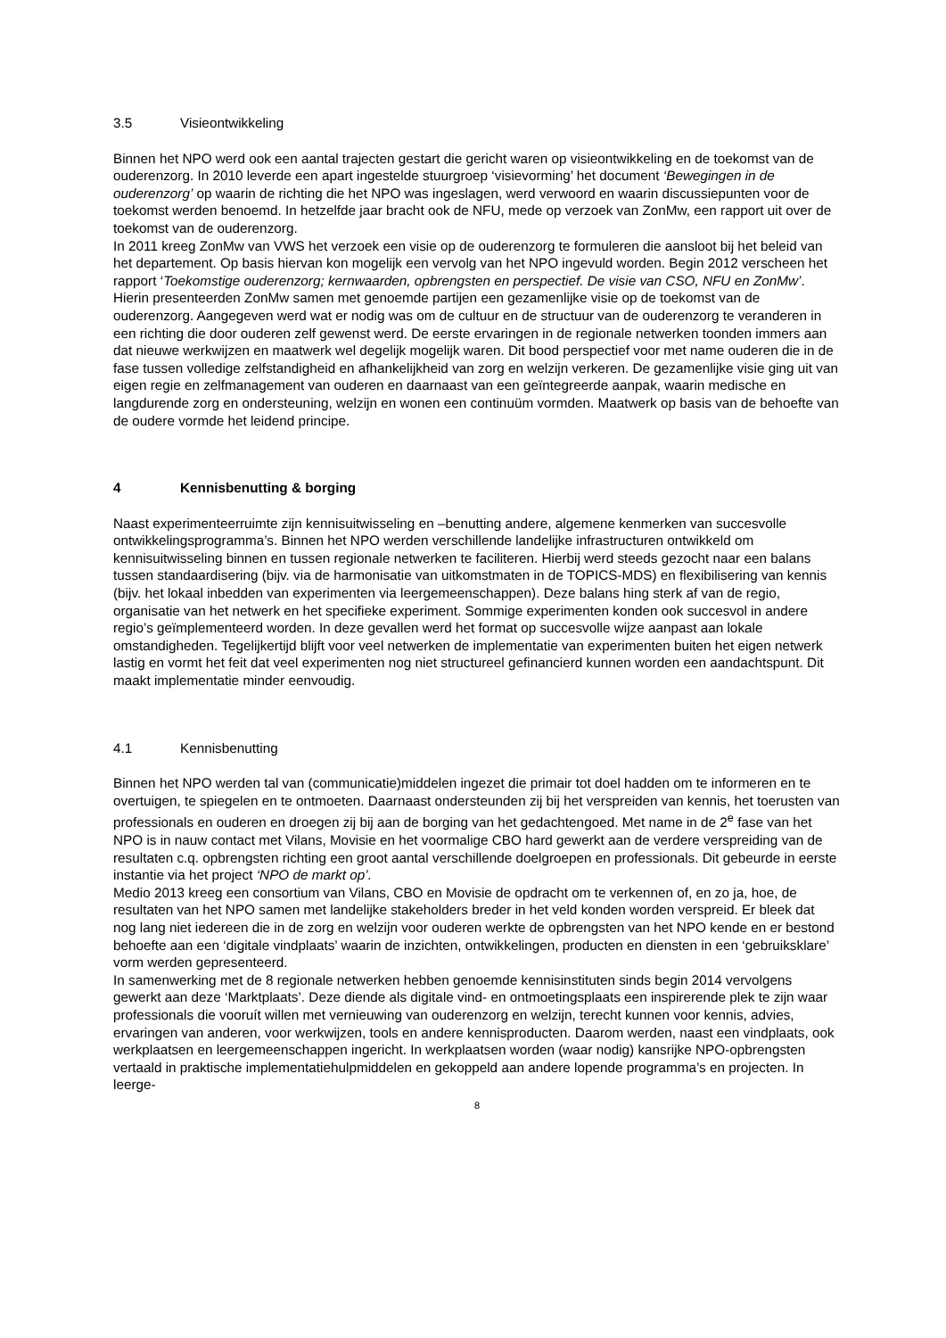3.5 Visieontwikkeling
Binnen het NPO werd ook een aantal trajecten gestart die gericht waren op visieontwikkeling en de toekomst van de ouderenzorg. In 2010 leverde een apart ingestelde stuurgroep ‘visievorming’ het document ‘Bewegingen in de ouderenzorg’ op waarin de richting die het NPO was ingeslagen, werd verwoord en waarin discussiepunten voor de toekomst werden benoemd. In hetzelfde jaar bracht ook de NFU, mede op verzoek van ZonMw, een rapport uit over de toekomst van de ouderenzorg.
In 2011 kreeg ZonMw van VWS het verzoek een visie op de ouderenzorg te formuleren die aansloot bij het beleid van het departement. Op basis hiervan kon mogelijk een vervolg van het NPO ingevuld worden. Begin 2012 verscheen het rapport ‘Toekomstige ouderenzorg; kernwaarden, opbrengsten en perspectief. De visie van CSO, NFU en ZonMw’. Hierin presenteerden ZonMw samen met genoemde partijen een gezamenlijke visie op de toekomst van de ouderenzorg. Aangegeven werd wat er nodig was om de cultuur en de structuur van de ouderenzorg te veranderen in een richting die door ouderen zelf gewenst werd. De eerste ervaringen in de regionale netwerken toonden immers aan dat nieuwe werkwijzen en maatwerk wel degelijk mogelijk waren. Dit bood perspectief voor met name ouderen die in de fase tussen volledige zelfstandigheid en afhankelijkheid van zorg en welzijn verkeren. De gezamenlijke visie ging uit van eigen regie en zelfmanagement van ouderen en daarnaast van een geïntegreerde aanpak, waarin medische en langdurende zorg en ondersteuning, welzijn en wonen een continuüm vormden. Maatwerk op basis van de behoefte van de oudere vormde het leidend principe.
4 Kennisbenutting & borging
Naast experimenteerruimte zijn kennisuitwisseling en –benutting andere, algemene kenmerken van succesvolle ontwikkelingsprogramma’s. Binnen het NPO werden verschillende landelijke infrastructuren ontwikkeld om kennisuitwisseling binnen en tussen regionale netwerken te faciliteren. Hierbij werd steeds gezocht naar een balans tussen standaardisering (bijv. via de harmonisatie van uitkomstmaten in de TOPICS-MDS) en flexibilisering van kennis (bijv. het lokaal inbedden van experimenten via leergemeenschappen). Deze balans hing sterk af van de regio, organisatie van het netwerk en het specifieke experiment. Sommige experimenten konden ook succesvol in andere regio’s geïmplementeerd worden. In deze gevallen werd het format op succesvolle wijze aanpast aan lokale omstandigheden. Tegelijkertijd blijft voor veel netwerken de implementatie van experimenten buiten het eigen netwerk lastig en vormt het feit dat veel experimenten nog niet structureel gefinancierd kunnen worden een aandachtspunt. Dit maakt implementatie minder eenvoudig.
4.1 Kennisbenutting
Binnen het NPO werden tal van (communicatie)middelen ingezet die primair tot doel hadden om te informeren en te overtuigen, te spiegelen en te ontmoeten. Daarnaast ondersteunden zij bij het verspreiden van kennis, het toerusten van professionals en ouderen en droegen zij bij aan de borging van het gedachtengoed. Met name in de 2<sup>e</sup> fase van het NPO is in nauw contact met Vilans, Movisie en het voormalige CBO hard gewerkt aan de verdere verspreiding van de resultaten c.q. opbrengsten richting een groot aantal verschillende doelgroepen en professionals. Dit gebeurde in eerste instantie via het project ‘NPO de markt op’.
Medio 2013 kreeg een consortium van Vilans, CBO en Movisie de opdracht om te verkennen of, en zo ja, hoe, de resultaten van het NPO samen met landelijke stakeholders breder in het veld konden worden verspreid. Er bleek dat nog lang niet iedereen die in de zorg en welzijn voor ouderen werkte de opbrengsten van het NPO kende en er bestond behoefte aan een ‘digitale vindplaats’ waarin de inzichten, ontwikkelingen, producten en diensten in een ‘gebruiksklare’ vorm werden gepresenteerd.
In samenwerking met de 8 regionale netwerken hebben genoemde kennisinstituten sinds begin 2014 vervolgens gewerkt aan deze ‘Marktplaats’. Deze diende als digitale vind- en ontmoetingsplaats een inspirerende plek te zijn waar professionals die vooruít willen met vernieuwing van ouderenzorg en welzijn, terecht kunnen voor kennis, advies, ervaringen van anderen, voor werkwijzen, tools en andere kennisproducten. Daarom werden, naast een vindplaats, ook werkplaatsen en leergemeenschappen ingericht. In werkplaatsen worden (waar nodig) kansrijke NPO-opbrengsten vertaald in praktische implementatiehulpmiddelen en gekoppeld aan andere lopende programma’s en projecten. In leerge-
8